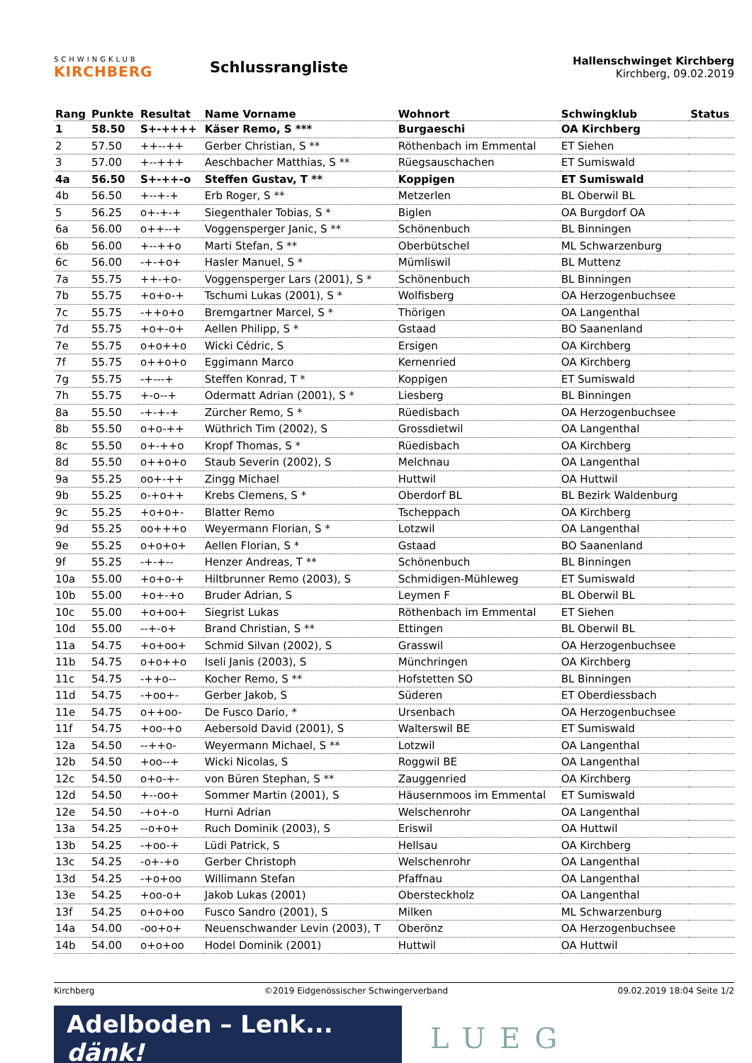SCHWINGKLUB
KIRCHBERG
Schlussrangliste
Hallenschwinget Kirchberg
Kirchberg, 09.02.2019
| Rang | Punkte | Resultat | Name Vorname | Wohnort | Schwingklub | Status |
| --- | --- | --- | --- | --- | --- | --- |
| 1 | 58.50 | S+-++++ | Käser Remo, S *** | Burgaeschi | OA Kirchberg | |
| 2 | 57.50 | ++--++ | Gerber Christian, S ** | Röthenbach im Emmental | ET Siehen | |
| 3 | 57.00 | +--+++ | Aeschbacher Matthias, S ** | Rüegsauschachen | ET Sumiswald | |
| 4a | 56.50 | S+-++-o | Steffen Gustav, T ** | Koppigen | ET Sumiswald | |
| 4b | 56.50 | +--+-+ | Erb Roger, S ** | Metzerlen | BL Oberwil BL | |
| 5 | 56.25 | o+-+-+ | Siegenthaler Tobias, S * | Biglen | OA Burgdorf OA | |
| 6a | 56.00 | o++--+ | Voggensperger Janic, S ** | Schönenbuch | BL Binningen | |
| 6b | 56.00 | +--++o | Marti Stefan, S ** | Oberbütschel | ML Schwarzenburg | |
| 6c | 56.00 | -+-+o+ | Hasler Manuel, S * | Mümliswil | BL Muttenz | |
| 7a | 55.75 | ++-+o- | Voggensperger Lars (2001), S * | Schönenbuch | BL Binningen | |
| 7b | 55.75 | +o+o-+ | Tschumi Lukas (2001), S * | Wolfisberg | OA Herzogenbuchsee | |
| 7c | 55.75 | -++o+o | Bremgartner Marcel, S * | Thörigen | OA Langenthal | |
| 7d | 55.75 | +o+-o+ | Aellen Philipp, S * | Gstaad | BO Saanenland | |
| 7e | 55.75 | o+o++o | Wicki Cédric, S | Ersigen | OA Kirchberg | |
| 7f | 55.75 | o++o+o | Eggimann Marco | Kernenried | OA Kirchberg | |
| 7g | 55.75 | -+---+ | Steffen Konrad, T * | Koppigen | ET Sumiswald | |
| 7h | 55.75 | +-o--+ | Odermatt Adrian (2001), S * | Liesberg | BL Binningen | |
| 8a | 55.50 | -+-+-+ | Zürcher Remo, S * | Rüedisbach | OA Herzogenbuchsee | |
| 8b | 55.50 | o+o-++ | Wüthrich Tim (2002), S | Grossdietwil | OA Langenthal | |
| 8c | 55.50 | o+-++o | Kropf Thomas, S * | Rüedisbach | OA Kirchberg | |
| 8d | 55.50 | o++o+o | Staub Severin (2002), S | Melchnau | OA Langenthal | |
| 9a | 55.25 | oo+-++ | Zingg Michael | Huttwil | OA Huttwil | |
| 9b | 55.25 | o-+o++ | Krebs Clemens, S * | Oberdorf BL | BL Bezirk Waldenburg | |
| 9c | 55.25 | +o+o+- | Blatter Remo | Tscheppach | OA Kirchberg | |
| 9d | 55.25 | oo+++o | Weyermann Florian, S * | Lotzwil | OA Langenthal | |
| 9e | 55.25 | o+o+o+ | Aellen Florian, S * | Gstaad | BO Saanenland | |
| 9f | 55.25 | -+-+-- | Henzer Andreas, T ** | Schönenbuch | BL Binningen | |
| 10a | 55.00 | +o+o-+ | Hiltbrunner Remo (2003), S | Schmidigen-Mühleweg | ET Sumiswald | |
| 10b | 55.00 | +o+-+o | Bruder Adrian, S | Leymen F | BL Oberwil BL | |
| 10c | 55.00 | +o+oo+ | Siegrist Lukas | Röthenbach im Emmental | ET Siehen | |
| 10d | 55.00 | --+-o+ | Brand Christian, S ** | Ettingen | BL Oberwil BL | |
| 11a | 54.75 | +o+oo+ | Schmid Silvan (2002), S | Grasswil | OA Herzogenbuchsee | |
| 11b | 54.75 | o+o++o | Iseli Janis (2003), S | Münchringen | OA Kirchberg | |
| 11c | 54.75 | -++o-- | Kocher Remo, S ** | Hofstetten SO | BL Binningen | |
| 11d | 54.75 | -+oo+- | Gerber Jakob, S | Süderen | ET Oberdiessbach | |
| 11e | 54.75 | o++oo- | De Fusco Dario, * | Ursenbach | OA Herzogenbuchsee | |
| 11f | 54.75 | +oo-+o | Aebersold David (2001), S | Walterswil BE | ET Sumiswald | |
| 12a | 54.50 | --++o- | Weyermann Michael, S ** | Lotzwil | OA Langenthal | |
| 12b | 54.50 | +oo--+ | Wicki Nicolas, S | Roggwil BE | OA Langenthal | |
| 12c | 54.50 | o+o-+- | von Büren Stephan, S ** | Zauggenried | OA Kirchberg | |
| 12d | 54.50 | +--oo+ | Sommer Martin (2001), S | Häusernmoos im Emmental | ET Sumiswald | |
| 12e | 54.50 | -+o+-o | Hurni Adrian | Welschenrohr | OA Langenthal | |
| 13a | 54.25 | --o+o+ | Ruch Dominik (2003), S | Eriswil | OA Huttwil | |
| 13b | 54.25 | -+oo-+ | Lüdi Patrick, S | Hellsau | OA Kirchberg | |
| 13c | 54.25 | -o+-+o | Gerber Christoph | Welschenrohr | OA Langenthal | |
| 13d | 54.25 | -+o+oo | Willimann Stefan | Pfaffnau | OA Langenthal | |
| 13e | 54.25 | +oo-o+ | Jakob Lukas (2001) | Obersteckholz | OA Langenthal | |
| 13f | 54.25 | o+o+oo | Fusco Sandro (2001), S | Milken | ML Schwarzenburg | |
| 14a | 54.00 | -oo+o+ | Neuenschwander Levin (2003), T | Oberönz | OA Herzogenbuchsee | |
| 14b | 54.00 | o+o+oo | Hodel Dominik (2001) | Huttwil | OA Huttwil | |
Kirchberg ©2019 Eidgenössischer Schwingerverband 09.02.2019 18:04 Seite 1/2
Adelboden – Lenk... dänk!
LUEG